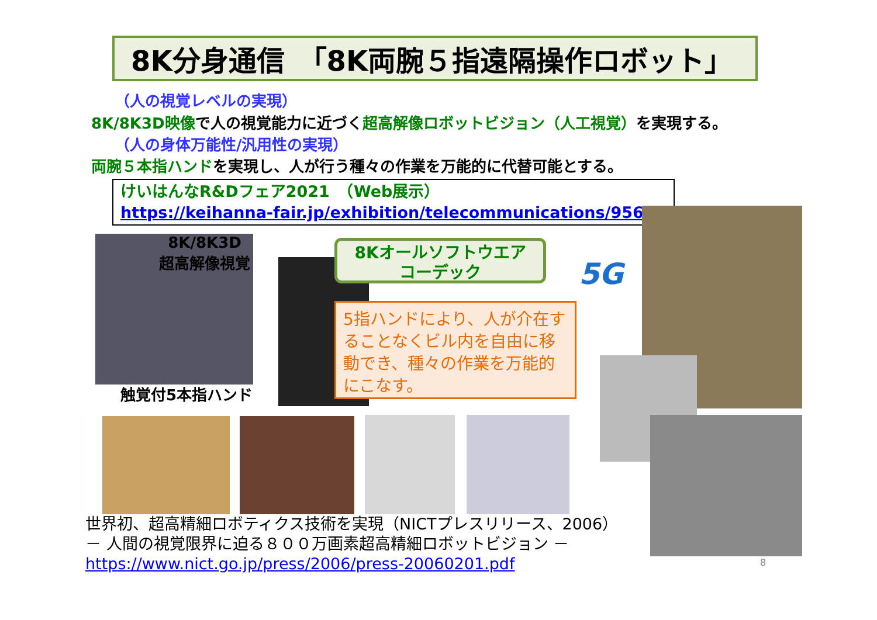8K分身通信　「8K両腕５指遠隔操作ロボット」
（人の視覚レベルの実現）
8K/8K3D映像で人の視覚能力に近づく超高解像ロボットビジョン（人工視覚）を実現する。
（人の身体万能性/汎用性の実現）
両腕５本指ハンドを実現し、人が行う種々の作業を万能的に代替可能とする。
けいはんなR&Dフェア2021　（Web展示）
https://keihanna-fair.jp/exhibition/telecommunications/956
8K/8K3D
超高解像視覚
触覚付5本指ハンド
8Kオールソフトウエア
コーデック
5G
5指ハンドにより、人が介在することなくビル内を自由に移動でき、種々の作業を万能的にこなす。
世界初、超高精細ロボティクス技術を実現（NICTプレスリリース、2006）
－ 人間の視覚限界に迫る８００万画素超高精細ロボットビジョン －
https://www.nict.go.jp/press/2006/press-20060201.pdf
8